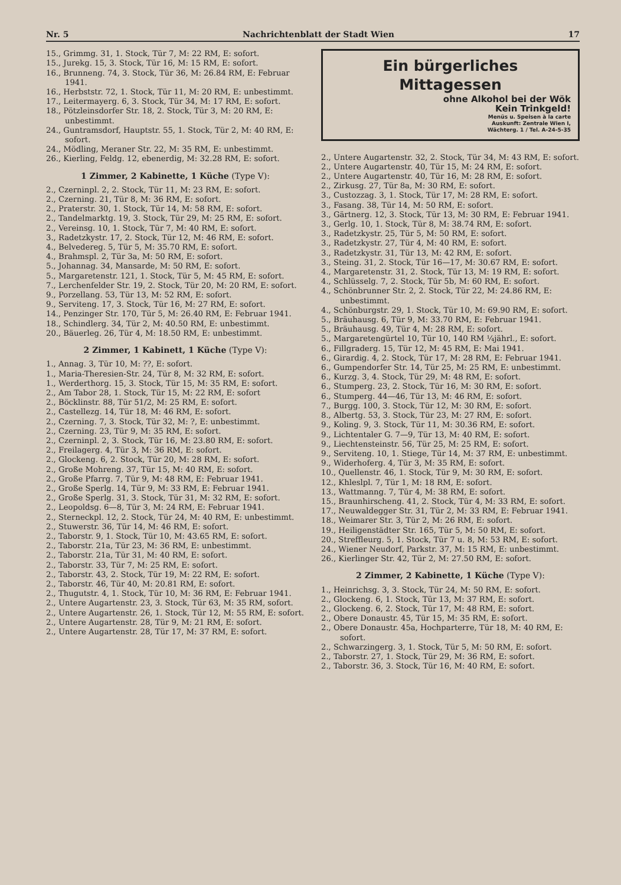Nr. 5 Nachrichtenblatt der Stadt Wien 17
15., Grimmg. 31, 1. Stock, Tür 7, M: 22 RM, E: sofort.
15., Jurekg. 15, 3. Stock, Tür 16, M: 15 RM, E: sofort.
16., Brunneng. 74, 3. Stock, Tür 36, M: 26.84 RM, E: Februar 1941.
16., Herbststr. 72, 1. Stock, Tür 11, M: 20 RM, E: unbestimmt.
17., Leitermayerg. 6, 3. Stock, Tür 34, M: 17 RM, E: sofort.
18., Pötzleinsdorfer Str. 18, 2. Stock, Tür 3, M: 20 RM, E: unbestimmt.
24., Guntramsdorf, Hauptstr. 55, 1. Stock, Tür 2, M: 40 RM, E: sofort.
24., Mödling, Meraner Str. 22, M: 35 RM, E: unbestimmt.
26., Kierling, Feldg. 12, ebenerdig, M: 32.28 RM, E: sofort.
1 Zimmer, 2 Kabinette, 1 Küche (Type V):
2., Czerninpl. 2, 2. Stock, Tür 11, M: 23 RM, E: sofort.
2., Czerning. 21, Tür 8, M: 36 RM, E: sofort.
2., Praterstr. 30, 1. Stock, Tür 14, M: 58 RM, E: sofort.
2., Tandelmarktg. 19, 3. Stock, Tür 29, M: 25 RM, E: sofort.
2., Vereinsg. 10, 1. Stock, Tür 7, M: 40 RM, E: sofort.
3., Radetzkystr. 17, 2. Stock, Tür 12, M: 46 RM, E: sofort.
4., Belvedereg. 5, Tür 5, M: 35.70 RM, E: sofort.
4., Brahmspl. 2, Tür 3a, M: 50 RM, E: sofort.
5., Johannag. 34, Mansarde, M: 50 RM, E: sofort.
5., Margaretenstr. 121, 1. Stock, Tür 5, M: 45 RM, E: sofort.
7., Lerchenfelder Str. 19, 2. Stock, Tür 20, M: 20 RM, E: sofort.
9., Porzellang. 53, Tür 13, M: 52 RM, E: sofort.
9., Serviteng. 17, 3. Stock, Tür 16, M: 27 RM, E: sofort.
14., Penzinger Str. 170, Tür 5, M: 26.40 RM, E: Februar 1941.
18., Schindlerg. 34, Tür 2, M: 40.50 RM, E: unbestimmt.
20., Bäuerleg. 26, Tür 4, M: 18.50 RM, E: unbestimmt.
2 Zimmer, 1 Kabinett, 1 Küche (Type V):
1., Annag. 3, Tür 10, M: ??, E: sofort.
1., Maria-Theresien-Str. 24, Tür 8, M: 32 RM, E: sofort.
1., Werderthorg. 15, 3. Stock, Tür 15, M: 35 RM, E: sofort.
2., Am Tabor 28, 1. Stock, Tür 15, M: 22 RM, E: sofort
2., Böcklinstr. 88, Tür 51/2, M: 25 RM, E: sofort.
2., Castellezg. 14, Tür 18, M: 46 RM, E: sofort.
2., Czerning. 7, 3. Stock, Tür 32, M: ?, E: unbestimmt.
2., Czerning. 23, Tür 9, M: 35 RM, E: sofort.
2., Czerninpl. 2, 3. Stock, Tür 16, M: 23.80 RM, E: sofort.
2., Freilagerg. 4, Tür 3, M: 36 RM, E: sofort.
2., Glockeng. 6, 2. Stock, Tür 20, M: 28 RM, E: sofort.
2., Große Mohreng. 37, Tür 15, M: 40 RM, E: sofort.
2., Große Pfarrg. 7, Tür 9, M: 48 RM, E: Februar 1941.
2., Große Sperlg. 14, Tür 9, M: 33 RM, E: Februar 1941.
2., Große Sperlg. 31, 3. Stock, Tür 31, M: 32 RM, E: sofort.
2., Leopoldsg. 6—8, Tür 3, M: 24 RM, E: Februar 1941.
2., Sterneckpl. 12, 2. Stock, Tür 24, M: 40 RM, E: unbestimmt.
2., Stuwerstr. 36, Tür 14, M: 46 RM, E: sofort.
2., Taborstr. 9, 1. Stock, Tür 10, M: 43.65 RM, E: sofort.
2., Taborstr. 21a, Tür 23, M: 36 RM, E: unbestimmt.
2., Taborstr. 21a, Tür 31, M: 40 RM, E: sofort.
2., Taborstr. 33, Tür 7, M: 25 RM, E: sofort.
2., Taborstr. 43, 2. Stock, Tür 19, M: 22 RM, E: sofort.
2., Taborstr. 46, Tür 40, M: 20.81 RM, E: sofort.
2., Thugutstr. 4, 1. Stock, Tür 10, M: 36 RM, E: Februar 1941.
2., Untere Augartenstr. 23, 3. Stock, Tür 63, M: 35 RM, sofort.
2., Untere Augartenstr. 26, 1. Stock, Tür 12, M: 55 RM, E: sofort.
2., Untere Augartenstr. 28, Tür 9, M: 21 RM, E: sofort.
2., Untere Augartenstr. 28, Tür 17, M: 37 RM, E: sofort.
Ein bürgerliches Mittagessen
ohne Alkohol bei der Wök
Kein Trinkgeld!
Menüs u. Speisen à la carte
Auskunft: Zentrale Wien I,
Wächterg. 1 / Tel. A-24-5-35
2., Untere Augartenstr. 32, 2. Stock, Tür 34, M: 43 RM, E: sofort.
2., Untere Augartenstr. 40, Tür 15, M: 24 RM, E: sofort.
2., Untere Augartenstr. 40, Tür 16, M: 28 RM, E: sofort.
2., Zirkusg. 27, Tür 8a, M: 30 RM, E: sofort.
3., Custozzag. 3, 1. Stock, Tür 17, M: 28 RM, E: sofort.
3., Fasang. 38, Tür 14, M: 50 RM, E: sofort.
3., Gärtnerg. 12, 3. Stock, Tür 13, M: 30 RM, E: Februar 1941.
3., Gerlg. 10, 1. Stock, Tür 8, M: 38.74 RM, E: sofort.
3., Radetzkystr. 25, Tür 5, M: 50 RM, E: sofort.
3., Radetzkystr. 27, Tür 4, M: 40 RM, E: sofort.
3., Radetzkystr. 31, Tür 13, M: 42 RM, E: sofort.
3., Steing. 31, 2. Stock, Tür 16—17, M: 30.67 RM, E: sofort.
4., Margaretenstr. 31, 2. Stock, Tür 13, M: 19 RM, E: sofort.
4., Schlüsselg. 7, 2. Stock, Tür 5b, M: 60 RM, E: sofort.
4., Schönbrunner Str. 2, 2. Stock, Tür 22, M: 24.86 RM, E: unbestimmt.
4., Schönburgstr. 29, 1. Stock, Tür 10, M: 69.90 RM, E: sofort.
5., Bräuhausg. 6, Tür 9, M: 33.70 RM, E: Februar 1941.
5., Bräuhausg. 49, Tür 4, M: 28 RM, E: sofort.
5., Margaretengürtel 10, Tür 10, 140 RM ¼jährl., E: sofort.
6., Fillgraderg. 15, Tür 12, M: 45 RM, E: Mai 1941.
6., Girardig. 4, 2. Stock, Tür 17, M: 28 RM, E: Februar 1941.
6., Gumpendorfer Str. 14, Tür 25, M: 25 RM, E: unbestimmt.
6., Kurzg. 3, 4. Stock, Tür 29, M: 48 RM, E: sofort.
6., Stumperg. 23, 2. Stock, Tür 16, M: 30 RM, E: sofort.
6., Stumperg. 44—46, Tür 13, M: 46 RM, E: sofort.
7., Burgg. 100, 3. Stock, Tür 12, M: 30 RM, E: sofort.
8., Albertg. 53, 3. Stock, Tür 23, M: 27 RM, E: sofort.
9., Koling. 9, 3. Stock, Tür 11, M: 30.36 RM, E: sofort.
9., Lichtentaler G. 7—9, Tür 13, M: 40 RM, E: sofort.
9., Liechtensteinstr. 56, Tür 25, M: 25 RM, E: sofort.
9., Serviteng. 10, 1. Stiege, Tür 14, M: 37 RM, E: unbestimmt.
9., Widerhoferg. 4, Tür 3, M: 35 RM, E: sofort.
10., Quellenstr. 46, 1. Stock, Tür 9, M: 30 RM, E: sofort.
12., Khleslpl. 7, Tür 1, M: 18 RM, E: sofort.
13., Wattmanng. 7, Tür 4, M: 38 RM, E: sofort.
15., Braunhirscheng. 41, 2. Stock, Tür 4, M: 33 RM, E: sofort.
17., Neuwaldegger Str. 31, Tür 2, M: 33 RM, E: Februar 1941.
18., Weimarer Str. 3, Tür 2, M: 26 RM, E: sofort.
19., Heiligenstädter Str. 165, Tür 5, M: 50 RM, E: sofort.
20., Streffleurg. 5, 1. Stock, Tür 7 u. 8, M: 53 RM, E: sofort.
24., Wiener Neudorf, Parkstr. 37, M: 15 RM, E: unbestimmt.
26., Kierlinger Str. 42, Tür 2, M: 27.50 RM, E: sofort.
2 Zimmer, 2 Kabinette, 1 Küche (Type V):
1., Heinrichsg. 3, 3. Stock, Tür 24, M: 50 RM, E: sofort.
2., Glockeng. 6, 1. Stock, Tür 13, M: 37 RM, E: sofort.
2., Glockeng. 6, 2. Stock, Tür 17, M: 48 RM, E: sofort.
2., Obere Donaustr. 45, Tür 15, M: 35 RM, E: sofort.
2., Obere Donaustr. 45a, Hochparterre, Tür 18, M: 40 RM, E: sofort.
2., Schwarzingerg. 3, 1. Stock, Tür 5, M: 50 RM, E: sofort.
2., Taborstr. 27, 1. Stock, Tür 29, M: 36 RM, E: sofort.
2., Taborstr. 36, 3. Stock, Tür 16, M: 40 RM, E: sofort.